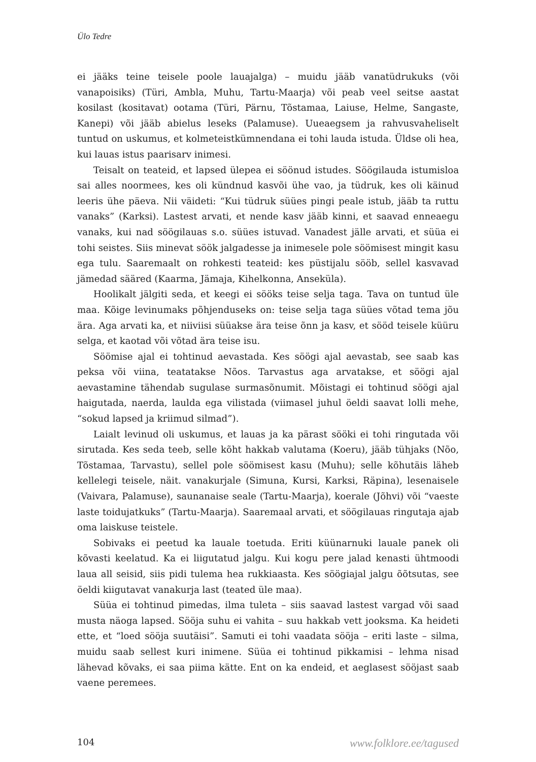Ülo Tedre
ei jääks teine teisele poole lauajalga) – muidu jääb vanatüdrukuks (või vanapoisiks) (Türi, Ambla, Muhu, Tartu-Maarja) või peab veel seitse aastat kosilast (kositavat) ootama (Türi, Pärnu, Tõstamaa, Laiuse, Helme, Sangaste, Kanepi) või jääb abielus leseks (Palamuse). Uueaegsem ja rahvusvaheliselt tuntud on uskumus, et kolmeteistkümnendana ei tohi lauda istuda. Üldse oli hea, kui lauas istus paarisarv inimesi.
Teisalt on teateid, et lapsed ülepea ei söönud istudes. Söögilauda istumisloa sai alles noormees, kes oli kündnud kasvõi ühe vao, ja tüdruk, kes oli käinud leeris ühe päeva. Nii väideti: “Kui tüdruk süües pingi peale istub, jääb ta ruttu vanaks” (Karksi). Lastest arvati, et nende kasv jääb kinni, et saavad enneaegu vanaks, kui nad söögilauas s.o. süües istuvad. Vanadest jälle arvati, et süüa ei tohi seistes. Siis minevat söök jalgadesse ja inimesele pole söömisest mingit kasu ega tulu. Saaremaalt on rohkesti teateid: kes püstijalu sööb, sellel kasvavad jämedad sääred (Kaarma, Jämaja, Kihelkonna, Anseküla).
Hoolikalt jälgiti seda, et keegi ei sööks teise selja taga. Tava on tuntud üle maa. Kõige levinumaks põhjenduseks on: teise selja taga süües võtad tema jõu ära. Aga arvati ka, et niiviisi süüakse ära teise õnn ja kasv, et sööd teisele küüru selga, et kaotad või võtad ära teise isu.
Söömise ajal ei tohtinud aevastada. Kes söögi ajal aevastab, see saab kas peksa või viina, teatatakse Nõos. Tarvastus aga arvatakse, et söögi ajal aevastamine tähendab sugulase surmasõnumit. Mõistagi ei tohtinud söögi ajal haigutada, naerda, laulda ega vilistada (viimasel juhul öeldi saavat lolli mehe, “sokud lapsed ja kriimud silmad”).
Laialt levinud oli uskumus, et lauas ja ka pärast sööki ei tohi ringutada või sirutada. Kes seda teeb, selle kõht hakkab valutama (Koeru), jääb tühjaks (Nõo, Tõstamaa, Tarvastu), sellel pole söömisest kasu (Muhu); selle kõhutäis läheb kellelegi teisele, näit. vanakurjale (Simuna, Kursi, Karksi, Räpina), lesenaisele (Vaivara, Palamuse), saunanaise seale (Tartu-Maarja), koerale (Jõhvi) või “vaeste laste toidujatkuks” (Tartu-Maarja). Saaremaal arvati, et söögilauas ringutaja ajab oma laiskuse teistele.
Sobivaks ei peetud ka lauale toetuda. Eriti küünarnuki lauale panek oli kõvasti keelatud. Ka ei liigutatud jalgu. Kui kogu pere jalad kenasti ühtmoodi laua all seisid, siis pidi tulema hea rukkiaasta. Kes söögiajal jalgu õõtsutas, see öeldi kiigutavat vanakurja last (teated üle maa).
Süüa ei tohtinud pimedas, ilma tuleta – siis saavad lastest vargad või saad musta näoga lapsed. Sööja suhu ei vahita – suu hakkab vett jooksma. Ka heideti ette, et “loed sööja suutäisi”. Samuti ei tohi vaadata sööja – eriti laste – silma, muidu saab sellest kuri inimene. Süüa ei tohtinud pikkamisi – lehma nisad lähevad kõvaks, ei saa piima kätte. Ent on ka endeid, et aeglasest sööjast saab vaene peremees.
104 www.folklore.ee/tagused